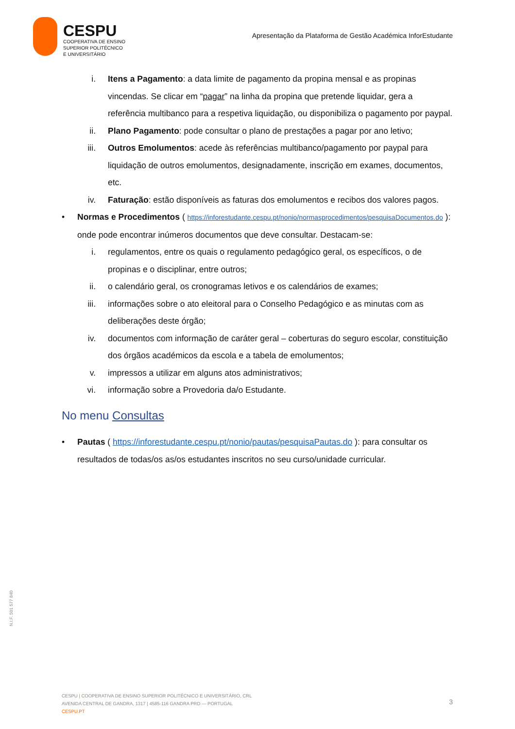CESPU
COOPERATIVA DE ENSINO
SUPERIOR POLITÉCNICO
E UNIVERSITÁRIO
Apresentação da Plataforma de Gestão Académica InforEstudante
i. Itens a Pagamento: a data limite de pagamento da propina mensal e as propinas vincendas. Se clicar em “pagar” na linha da propina que pretende liquidar, gera a referência multibanco para a respetiva liquidação, ou disponibiliza o pagamento por paypal.
ii. Plano Pagamento: pode consultar o plano de prestações a pagar por ano letivo;
iii. Outros Emolumentos: acede às referências multibanco/pagamento por paypal para liquidação de outros emolumentos, designadamente, inscrição em exames, documentos, etc.
iv. Faturação: estão disponíveis as faturas dos emolumentos e recibos dos valores pagos.
• Normas e Procedimentos ( https://inforestudante.cespu.pt/nonio/normasprocedimentos/pesquisaDocumentos.do ): onde pode encontrar inúmeros documentos que deve consultar. Destacam-se:
i. regulamentos, entre os quais o regulamento pedagógico geral, os específicos, o de propinas e o disciplinar, entre outros;
ii. o calendário geral, os cronogramas letivos e os calendários de exames;
iii. informações sobre o ato eleitoral para o Conselho Pedagógico e as minutas com as deliberações deste órgão;
iv. documentos com informação de caráter geral – coberturas do seguro escolar, constituição dos órgãos académicos da escola e a tabela de emolumentos;
v. impressos a utilizar em alguns atos administrativos;
vi. informação sobre a Provedoria da/o Estudante.
No menu Consultas
• Pautas ( https://inforestudante.cespu.pt/nonio/pautas/pesquisaPautas.do ): para consultar os resultados de todas/os as/os estudantes inscritos no seu curso/unidade curricular.
N.I.F. 501 577 840
CESPU | COOPERATIVA DE ENSINO SUPERIOR POLITÉCNICO E UNIVERSITÁRIO, CRL
AVENIDA CENTRAL DE GANDRA, 1317 | 4585-116 GANDRA PRD — PORTUGAL
CESPU.PT
3